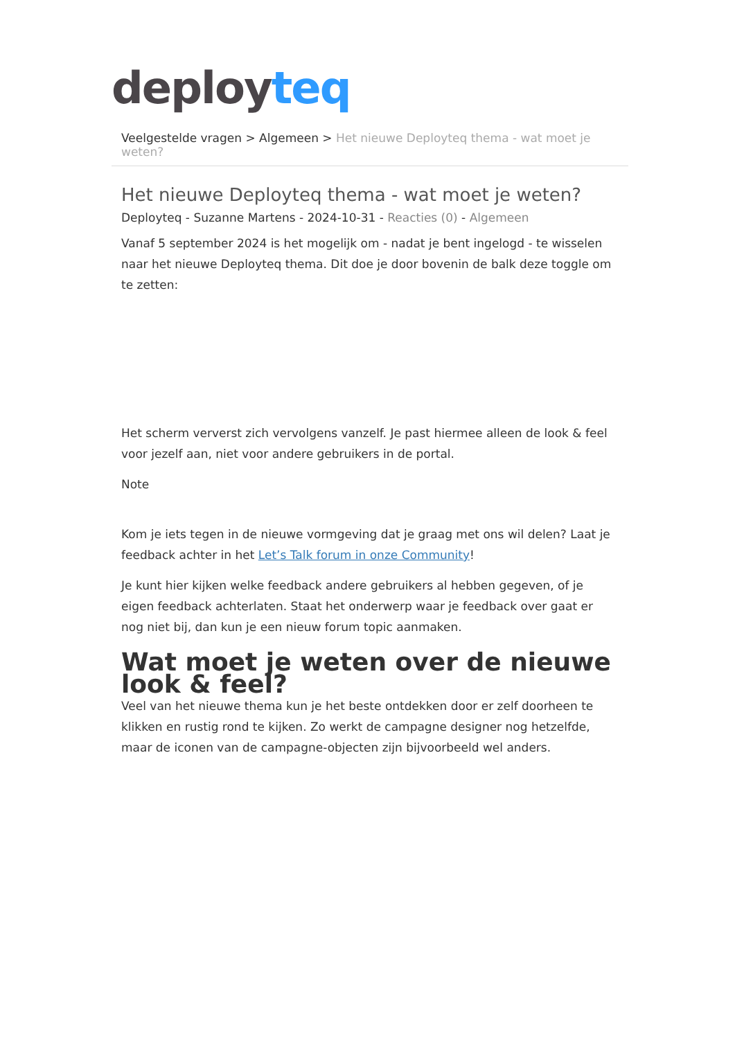deployteq
Veelgestelde vragen > Algemeen > Het nieuwe Deployteq thema - wat moet je weten?
Het nieuwe Deployteq thema - wat moet je weten?
Deployteq - Suzanne Martens - 2024-10-31 - Reacties (0) - Algemeen
Vanaf 5 september 2024 is het mogelijk om - nadat je bent ingelogd - te wisselen naar het nieuwe Deployteq thema. Dit doe je door bovenin de balk deze toggle om te zetten:
Het scherm ververst zich vervolgens vanzelf. Je past hiermee alleen de look & feel voor jezelf aan, niet voor andere gebruikers in de portal.
Note
Kom je iets tegen in de nieuwe vormgeving dat je graag met ons wil delen? Laat je feedback achter in het Let’s Talk forum in onze Community!
Je kunt hier kijken welke feedback andere gebruikers al hebben gegeven, of je eigen feedback achterlaten. Staat het onderwerp waar je feedback over gaat er nog niet bij, dan kun je een nieuw forum topic aanmaken.
Wat moet je weten over de nieuwe look & feel?
Veel van het nieuwe thema kun je het beste ontdekken door er zelf doorheen te klikken en rustig rond te kijken. Zo werkt de campagne designer nog hetzelfde, maar de iconen van de campagne-objecten zijn bijvoorbeeld wel anders.